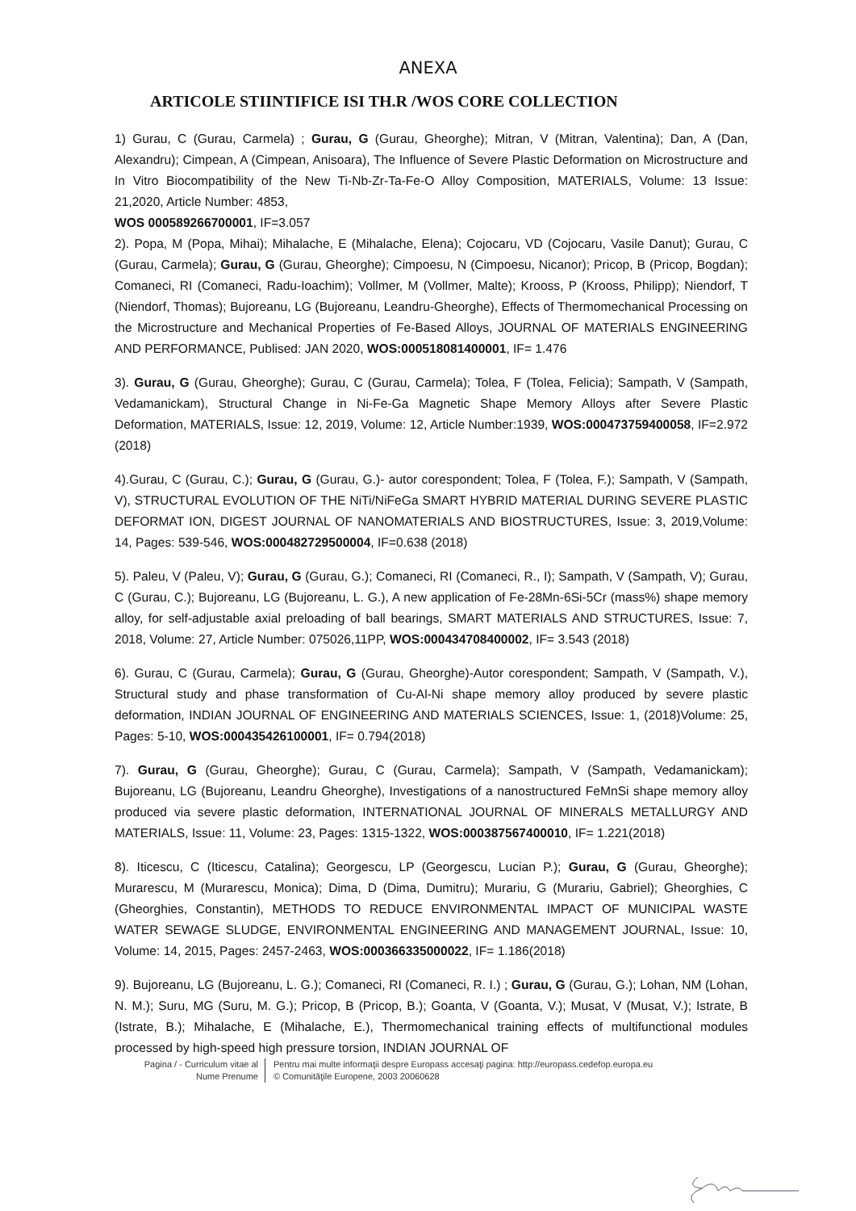ANEXA
ARTICOLE STIINTIFICE ISI TH.R /WOS CORE COLLECTION
1) Gurau, C (Gurau, Carmela) ; Gurau, G (Gurau, Gheorghe); Mitran, V (Mitran, Valentina); Dan, A (Dan, Alexandru); Cimpean, A (Cimpean, Anisoara), The Influence of Severe Plastic Deformation on Microstructure and In Vitro Biocompatibility of the New Ti-Nb-Zr-Ta-Fe-O Alloy Composition, MATERIALS, Volume: 13 Issue: 21,2020, Article Number: 4853,
WOS 000589266700001, IF=3.057
2). Popa, M (Popa, Mihai); Mihalache, E (Mihalache, Elena); Cojocaru, VD (Cojocaru, Vasile Danut); Gurau, C (Gurau, Carmela); Gurau, G (Gurau, Gheorghe); Cimpoesu, N (Cimpoesu, Nicanor); Pricop, B (Pricop, Bogdan); Comaneci, RI (Comaneci, Radu-Ioachim); Vollmer, M (Vollmer, Malte); Krooss, P (Krooss, Philipp); Niendorf, T (Niendorf, Thomas); Bujoreanu, LG (Bujoreanu, Leandru-Gheorghe), Effects of Thermomechanical Processing on the Microstructure and Mechanical Properties of Fe-Based Alloys, JOURNAL OF MATERIALS ENGINEERING AND PERFORMANCE, Publised: JAN 2020, WOS:000518081400001, IF= 1.476
3). Gurau, G (Gurau, Gheorghe); Gurau, C (Gurau, Carmela); Tolea, F (Tolea, Felicia); Sampath, V (Sampath, Vedamanickam), Structural Change in Ni-Fe-Ga Magnetic Shape Memory Alloys after Severe Plastic Deformation, MATERIALS, Issue: 12, 2019, Volume: 12, Article Number:1939, WOS:000473759400058, IF=2.972 (2018)
4).Gurau, C (Gurau, C.); Gurau, G (Gurau, G.)- autor corespondent; Tolea, F (Tolea, F.); Sampath, V (Sampath, V), STRUCTURAL EVOLUTION OF THE NiTi/NiFeGa SMART HYBRID MATERIAL DURING SEVERE PLASTIC DEFORMAT ION, DIGEST JOURNAL OF NANOMATERIALS AND BIOSTRUCTURES, Issue: 3, 2019,Volume: 14, Pages: 539-546, WOS:000482729500004, IF=0.638 (2018)
5). Paleu, V (Paleu, V); Gurau, G (Gurau, G.); Comaneci, RI (Comaneci, R., I); Sampath, V (Sampath, V); Gurau, C (Gurau, C.); Bujoreanu, LG (Bujoreanu, L. G.), A new application of Fe-28Mn-6Si-5Cr (mass%) shape memory alloy, for self-adjustable axial preloading of ball bearings, SMART MATERIALS AND STRUCTURES, Issue: 7, 2018, Volume: 27, Article Number: 075026,11PP, WOS:000434708400002, IF= 3.543 (2018)
6). Gurau, C (Gurau, Carmela); Gurau, G (Gurau, Gheorghe)-Autor corespondent; Sampath, V (Sampath, V.), Structural study and phase transformation of Cu-Al-Ni shape memory alloy produced by severe plastic deformation, INDIAN JOURNAL OF ENGINEERING AND MATERIALS SCIENCES, Issue: 1, (2018)Volume: 25, Pages: 5-10, WOS:000435426100001, IF= 0.794(2018)
7). Gurau, G (Gurau, Gheorghe); Gurau, C (Gurau, Carmela); Sampath, V (Sampath, Vedamanickam); Bujoreanu, LG (Bujoreanu, Leandru Gheorghe), Investigations of a nanostructured FeMnSi shape memory alloy produced via severe plastic deformation, INTERNATIONAL JOURNAL OF MINERALS METALLURGY AND MATERIALS, Issue: 11, Volume: 23, Pages: 1315-1322, WOS:000387567400010, IF= 1.221(2018)
8). Iticescu, C (Iticescu, Catalina); Georgescu, LP (Georgescu, Lucian P.); Gurau, G (Gurau, Gheorghe); Muraresc​u, M (Murarescu, Monica); Dima, D (Dima, Dumitru); Murariu, G (Murariu, Gabriel); Gheorghies, C (Gheorghies, Constantin), METHODS TO REDUCE ENVIRONMENTAL IMPACT OF MUNICIPAL WASTE WATER SEWAGE SLUDGE, ENVIRONMENTAL ENGINEERING AND MANAGEMENT JOURNAL, Issue: 10, Volume: 14, 2015, Pages: 2457-2463, WOS:000366335000022, IF= 1.186(2018)
9). Bujoreanu, LG (Bujoreanu, L. G.); Comaneci, RI (Comaneci, R. I.) ; Gurau, G (Gurau, G.); Lohan, NM (Lohan, N. M.); Suru, MG (Suru, M. G.); Pricop, B (Pricop, B.); Goanta, V (Goanta, V.); Musat, V (Musat, V.); Istrate, B (Istrate, B.); Mihalache, E (Mihalache, E.), Thermomechanical training effects of multifunctional modules processed by high-speed high pressure torsion, INDIAN JOURNAL OF
Pagina / - Curriculum vitae al
Nume Prenume
Pentru mai multe informaţii despre Europass accesaţi pagina: http://europass.cedefop.europa.eu
© Comunităţile Europene, 2003 20060628